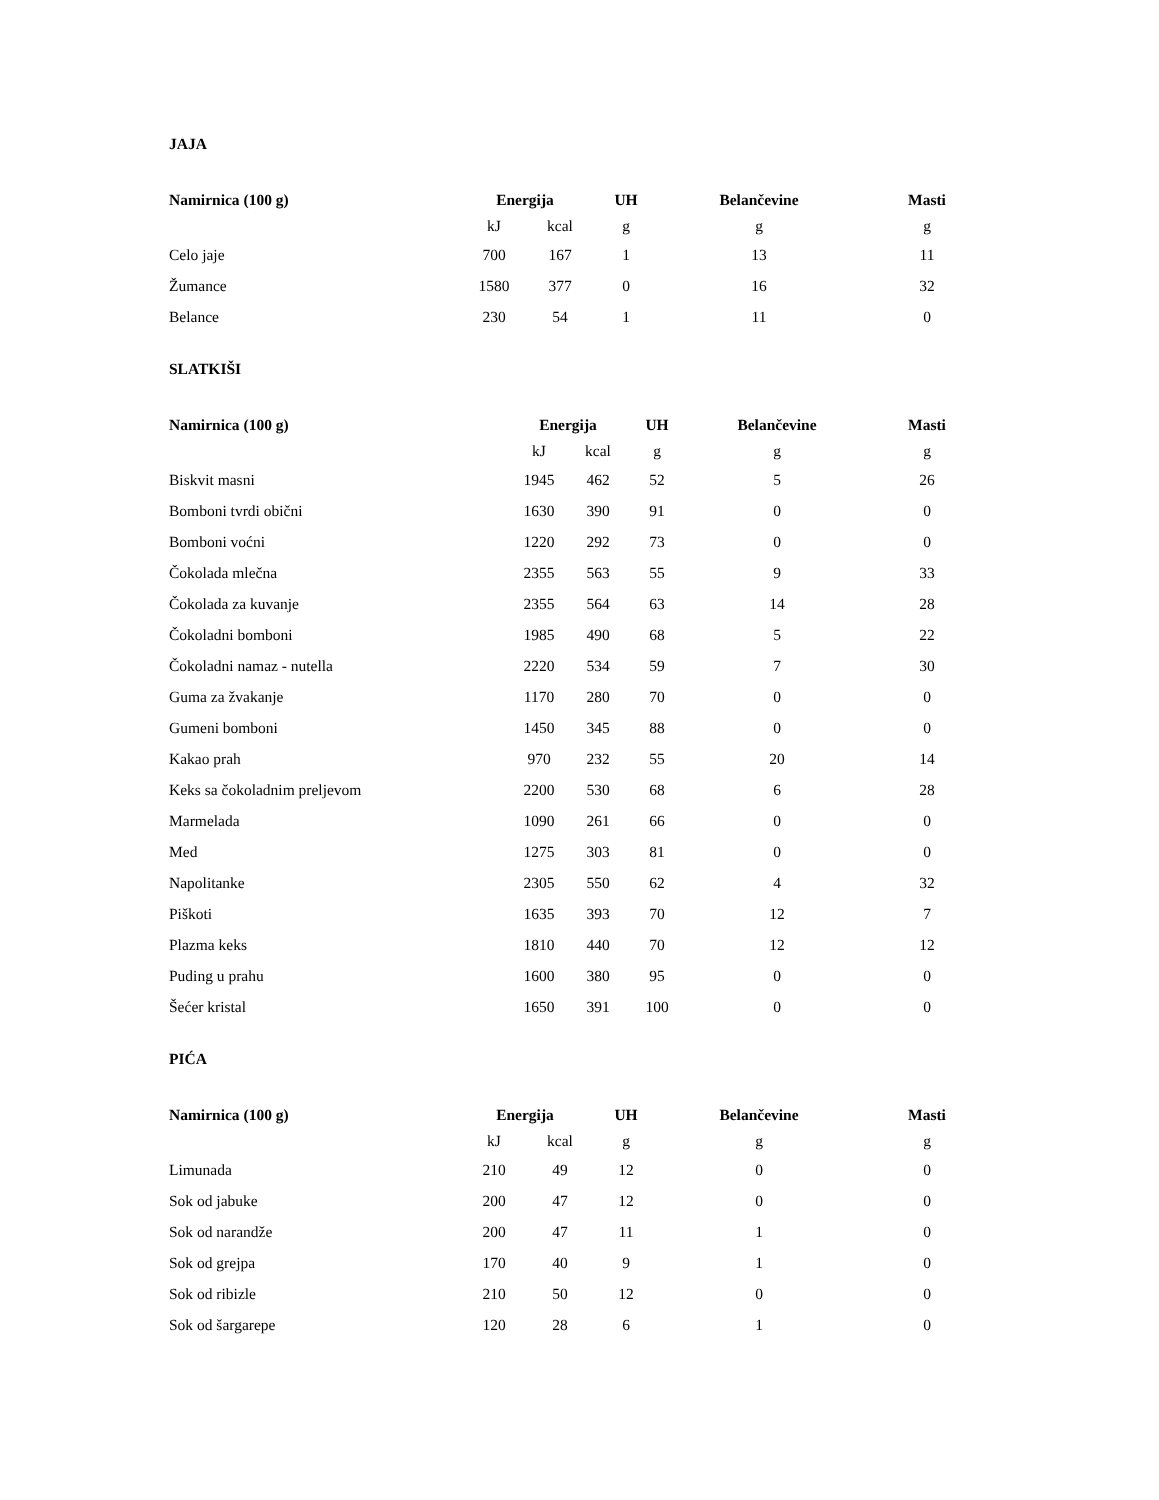JAJA
| Namirnica (100 g) | Energija | | UH | Belančevine | Masti |
| --- | --- | --- | --- | --- | --- |
| | kJ | kcal | g | g | g |
| Celo jaje | 700 | 167 | 1 | 13 | 11 |
| Žumance | 1580 | 377 | 0 | 16 | 32 |
| Belance | 230 | 54 | 1 | 11 | 0 |
SLATKIŠI
| Namirnica (100 g) | Energija | | UH | Belančevine | Masti |
| --- | --- | --- | --- | --- | --- |
| | kJ | kcal | g | g | g |
| Biskvit masni | 1945 | 462 | 52 | 5 | 26 |
| Bomboni tvrdi obični | 1630 | 390 | 91 | 0 | 0 |
| Bomboni voćni | 1220 | 292 | 73 | 0 | 0 |
| Čokolada mlečna | 2355 | 563 | 55 | 9 | 33 |
| Čokolada za kuvanje | 2355 | 564 | 63 | 14 | 28 |
| Čokoladni bomboni | 1985 | 490 | 68 | 5 | 22 |
| Čokoladni namaz - nutella | 2220 | 534 | 59 | 7 | 30 |
| Guma za žvakanje | 1170 | 280 | 70 | 0 | 0 |
| Gumeni bomboni | 1450 | 345 | 88 | 0 | 0 |
| Kakao prah | 970 | 232 | 55 | 20 | 14 |
| Keks sa čokoladnim preljevom | 2200 | 530 | 68 | 6 | 28 |
| Marmelada | 1090 | 261 | 66 | 0 | 0 |
| Med | 1275 | 303 | 81 | 0 | 0 |
| Napolitanke | 2305 | 550 | 62 | 4 | 32 |
| Piškoti | 1635 | 393 | 70 | 12 | 7 |
| Plazma keks | 1810 | 440 | 70 | 12 | 12 |
| Puding u prahu | 1600 | 380 | 95 | 0 | 0 |
| Šećer kristal | 1650 | 391 | 100 | 0 | 0 |
PIĆA
| Namirnica (100 g) | Energija | | UH | Belančevine | Masti |
| --- | --- | --- | --- | --- | --- |
| | kJ | kcal | g | g | g |
| Limunada | 210 | 49 | 12 | 0 | 0 |
| Sok od jabuke | 200 | 47 | 12 | 0 | 0 |
| Sok od narandže | 200 | 47 | 11 | 1 | 0 |
| Sok od grejpa | 170 | 40 | 9 | 1 | 0 |
| Sok od ribizle | 210 | 50 | 12 | 0 | 0 |
| Sok od šargarepe | 120 | 28 | 6 | 1 | 0 |